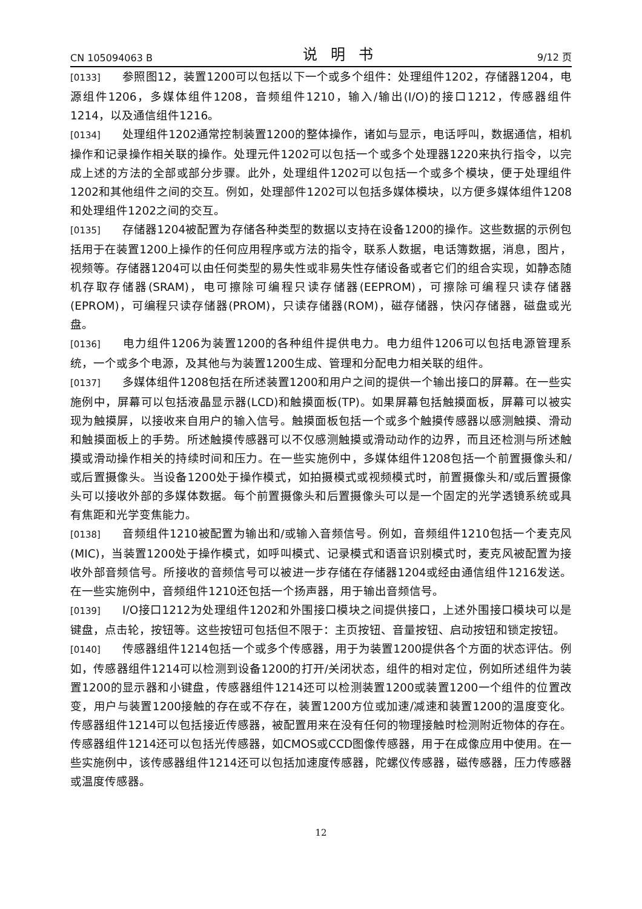CN 105094063 B 说明书 9/12 页
[0133] 参照图12，装置1200可以包括以下一个或多个组件：处理组件1202，存储器1204，电源组件1206，多媒体组件1208，音频组件1210，输入/输出(I/O)的接口1212，传感器组件1214，以及通信组件1216。
[0134] 处理组件1202通常控制装置1200的整体操作，诸如与显示，电话呼叫，数据通信，相机操作和记录操作相关联的操作。处理元件1202可以包括一个或多个处理器1220来执行指令，以完成上述的方法的全部或部分步骤。此外，处理组件1202可以包括一个或多个模块，便于处理组件1202和其他组件之间的交互。例如，处理部件1202可以包括多媒体模块，以方便多媒体组件1208和处理组件1202之间的交互。
[0135] 存储器1204被配置为存储各种类型的数据以支持在设备1200的操作。这些数据的示例包括用于在装置1200上操作的任何应用程序或方法的指令，联系人数据，电话簿数据，消息，图片，视频等。存储器1204可以由任何类型的易失性或非易失性存储设备或者它们的组合实现，如静态随机存取存储器(SRAM)，电可擦除可编程只读存储器(EEPROM)，可擦除可编程只读存储器(EPROM)，可编程只读存储器(PROM)，只读存储器(ROM)，磁存储器，快闪存储器，磁盘或光盘。
[0136] 电力组件1206为装置1200的各种组件提供电力。电力组件1206可以包括电源管理系统，一个或多个电源，及其他与为装置1200生成、管理和分配电力相关联的组件。
[0137] 多媒体组件1208包括在所述装置1200和用户之间的提供一个输出接口的屏幕。在一些实施例中，屏幕可以包括液晶显示器(LCD)和触摸面板(TP)。如果屏幕包括触摸面板，屏幕可以被实现为触摸屏，以接收来自用户的输入信号。触摸面板包括一个或多个触摸传感器以感测触摸、滑动和触摸面板上的手势。所述触摸传感器可以不仅感测触摸或滑动动作的边界，而且还检测与所述触摸或滑动操作相关的持续时间和压力。在一些实施例中，多媒体组件1208包括一个前置摄像头和/或后置摄像头。当设备1200处于操作模式，如拍摄模式或视频模式时，前置摄像头和/或后置摄像头可以接收外部的多媒体数据。每个前置摄像头和后置摄像头可以是一个固定的光学透镜系统或具有焦距和光学变焦能力。
[0138] 音频组件1210被配置为输出和/或输入音频信号。例如，音频组件1210包括一个麦克风(MIC)，当装置1200处于操作模式，如呼叫模式、记录模式和语音识别模式时，麦克风被配置为接收外部音频信号。所接收的音频信号可以被进一步存储在存储器1204或经由通信组件1216发送。在一些实施例中，音频组件1210还包括一个扬声器，用于输出音频信号。
[0139] I/O接口1212为处理组件1202和外围接口模块之间提供接口，上述外围接口模块可以是键盘，点击轮，按钮等。这些按钮可包括但不限于：主页按钮、音量按钮、启动按钮和锁定按钮。
[0140] 传感器组件1214包括一个或多个传感器，用于为装置1200提供各个方面的状态评估。例如，传感器组件1214可以检测到设备1200的打开/关闭状态，组件的相对定位，例如所述组件为装置1200的显示器和小键盘，传感器组件1214还可以检测装置1200或装置1200一个组件的位置改变，用户与装置1200接触的存在或不存在，装置1200方位或加速/减速和装置1200的温度变化。传感器组件1214可以包括接近传感器，被配置用来在没有任何的物理接触时检测附近物体的存在。传感器组件1214还可以包括光传感器，如CMOS或CCD图像传感器，用于在成像应用中使用。在一些实施例中，该传感器组件1214还可以包括加速度传感器，陀螺仪传感器，磁传感器，压力传感器或温度传感器。
12